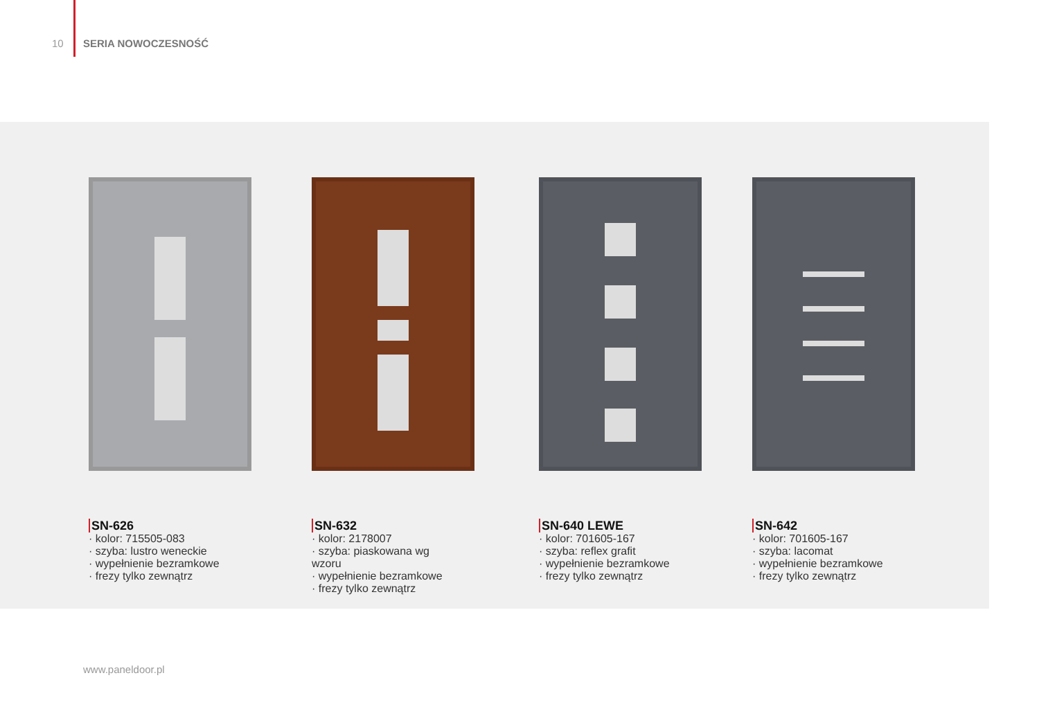10 SERIA NOWOCZESNOŚĆ
SN-626
· kolor: 715505-083
· szyba: lustro weneckie
· wypełnienie bezramkowe
· frezy tylko zewnątrz
SN-632
· kolor: 2178007
· szyba: piaskowana wg wzoru
· wypełnienie bezramkowe
· frezy tylko zewnątrz
SN-640 LEWE
· kolor: 701605-167
· szyba: reflex grafit
· wypełnienie bezramkowe
· frezy tylko zewnątrz
SN-642
· kolor: 701605-167
· szyba: lacomat
· wypełnienie bezramkowe
· frezy tylko zewnątrz
www.paneldoor.pl